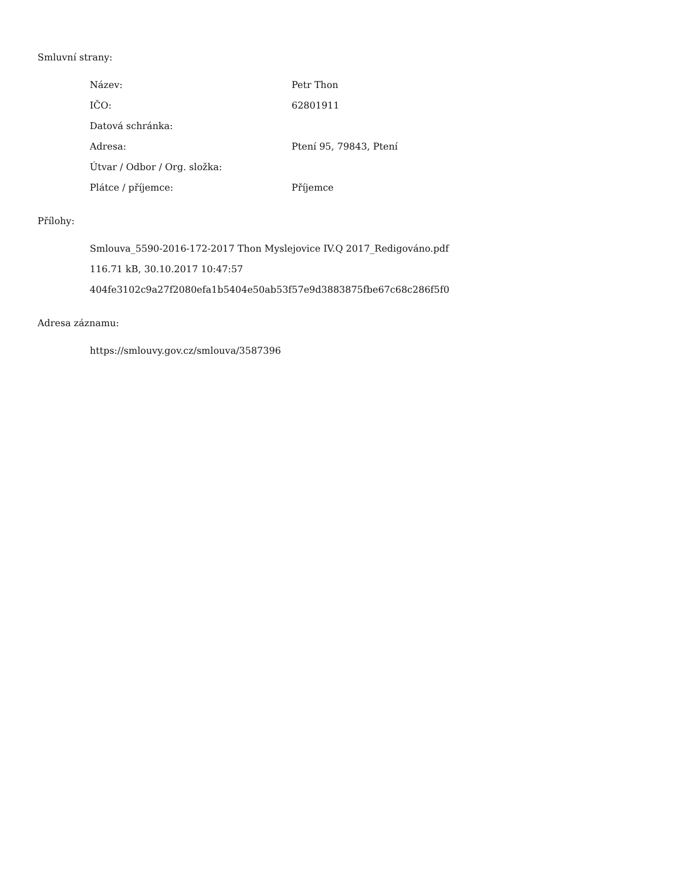Smluvní strany:
| Název: | Petr Thon |
| IČO: | 62801911 |
| Datová schránka: | |
| Adresa: | Ptení 95, 79843, Ptení |
| Útvar / Odbor / Org. složka: | |
| Plátce / příjemce: | Příjemce |
Přílohy:
Smlouva_5590-2016-172-2017 Thon Myslejovice IV.Q 2017_Redigováno.pdf
116.71 kB, 30.10.2017 10:47:57
404fe3102c9a27f2080efa1b5404e50ab53f57e9d3883875fbe67c68c286f5f0
Adresa záznamu:
https://smlouvy.gov.cz/smlouva/3587396